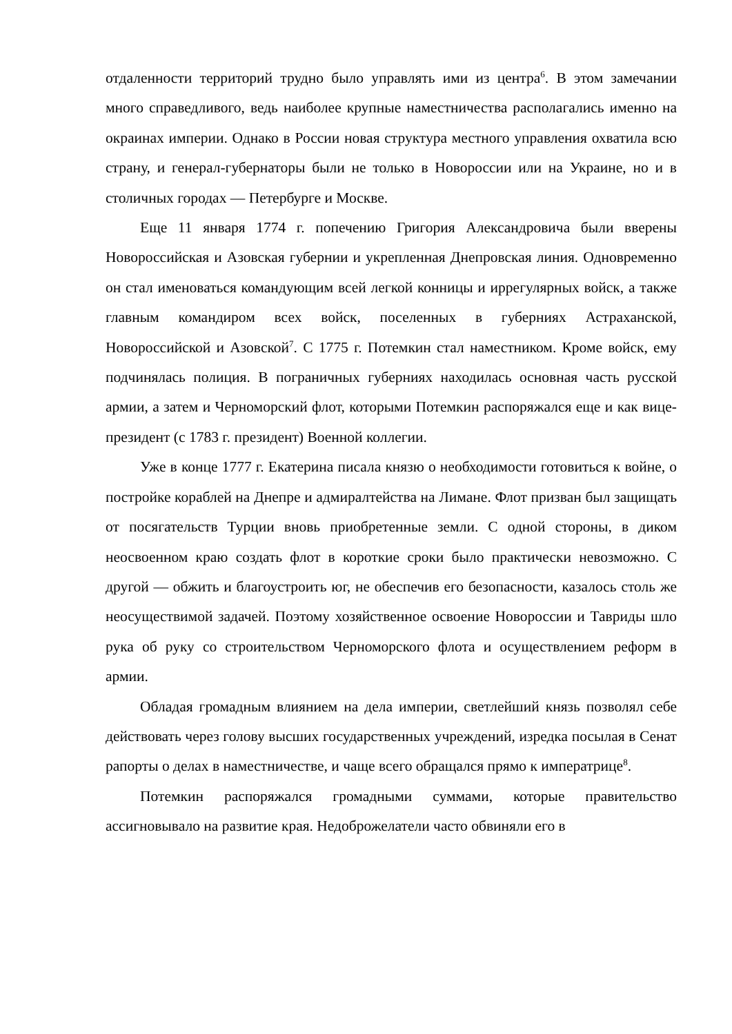отдаленности территорий трудно было управлять ими из центра<sup>6</sup>. В этом замечании много справедливого, ведь наиболее крупные наместничества располагались именно на окраинах империи. Однако в России новая структура местного управления охватила всю страну, и генерал-губернаторы были не только в Новороссии или на Украине, но и в столичных городах — Петербурге и Москве.
Еще 11 января 1774 г. попечению Григория Александровича были вверены Новороссийская и Азовская губернии и укрепленная Днепровская линия. Одновременно он стал именоваться командующим всей легкой конницы и иррегулярных войск, а также главным командиром всех войск, поселенных в губерниях Астраханской, Новороссийской и Азовской<sup>7</sup>. С 1775 г. Потемкин стал наместником. Кроме войск, ему подчинялась полиция. В пограничных губерниях находилась основная часть русской армии, а затем и Черноморский флот, которыми Потемкин распоряжался еще и как вице-президент (с 1783 г. президент) Военной коллегии.
Уже в конце 1777 г. Екатерина писала князю о необходимости готовиться к войне, о постройке кораблей на Днепре и адмиралтейства на Лимане. Флот призван был защищать от посягательств Турции вновь приобретенные земли. С одной стороны, в диком неосвоенном краю создать флот в короткие сроки было практически невозможно. С другой — обжить и благоустроить юг, не обеспечив его безопасности, казалось столь же неосуществимой задачей. Поэтому хозяйственное освоение Новороссии и Тавриды шло рука об руку со строительством Черноморского флота и осуществлением реформ в армии.
Обладая громадным влиянием на дела империи, светлейший князь позволял себе действовать через голову высших государственных учреждений, изредка посылая в Сенат рапорты о делах в наместничестве, и чаще всего обращался прямо к императрице<sup>8</sup>.
Потемкин распоряжался громадными суммами, которые правительство ассигновывало на развитие края. Недоброжелатели часто обвиняли его в